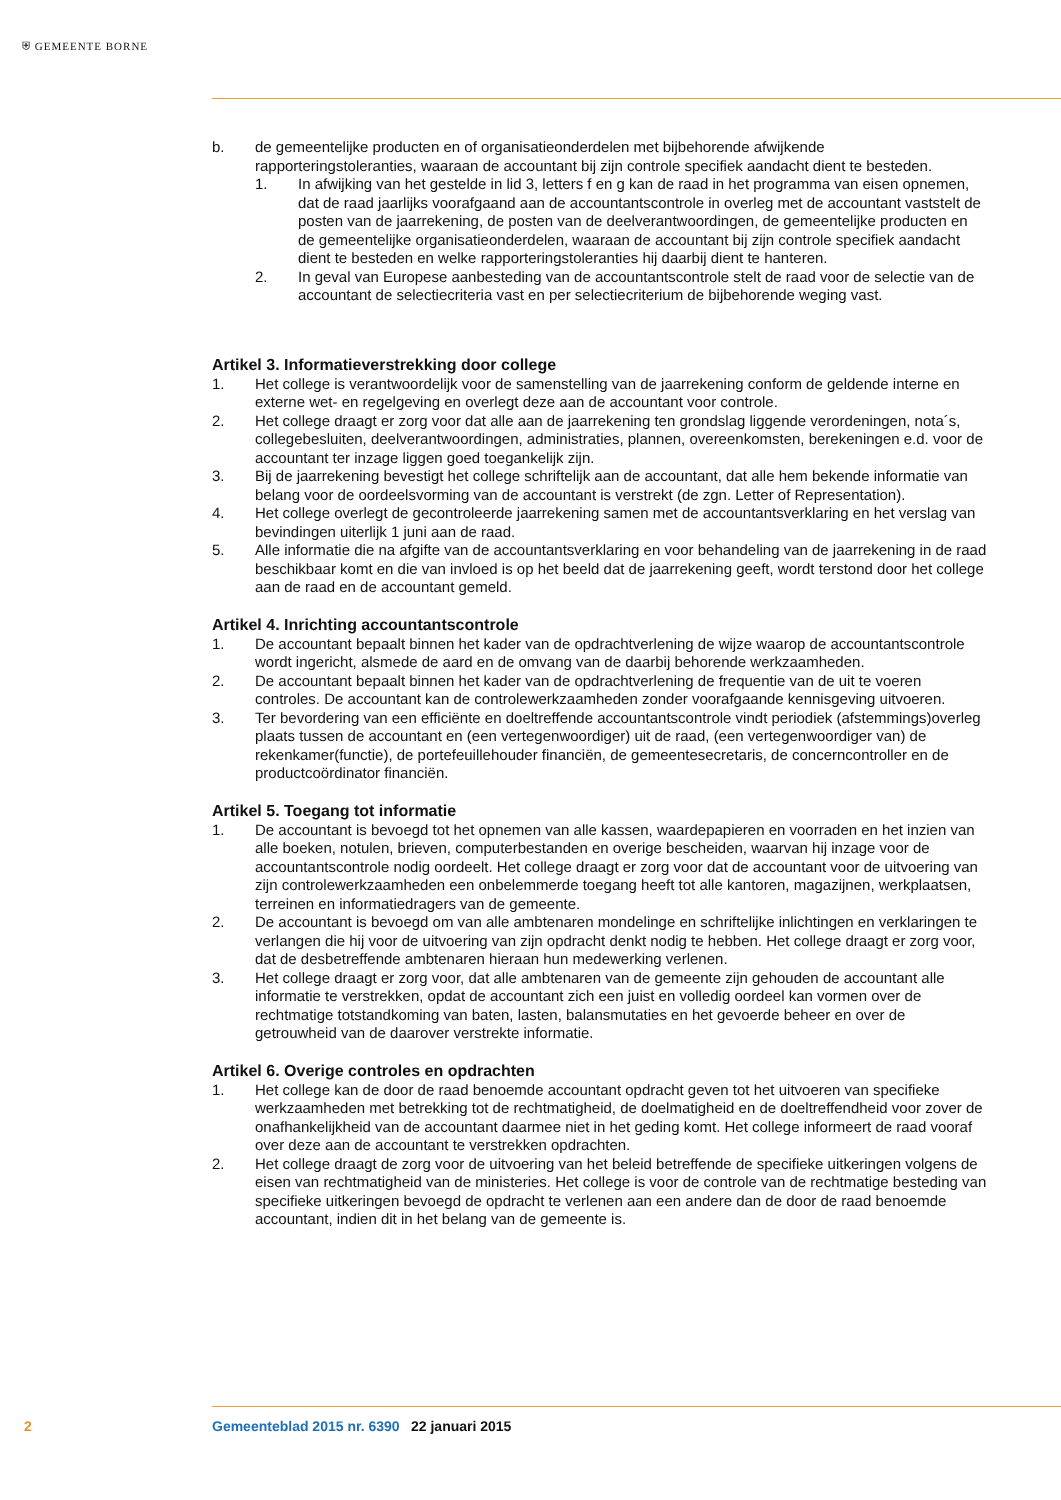⛨ GEMEENTE BORNE
b. de gemeentelijke producten en of organisatieonderdelen met bijbehorende afwijkende rapporteringstoleranties, waaraan de accountant bij zijn controle specifiek aandacht dient te besteden.
1. In afwijking van het gestelde in lid 3, letters f en g kan de raad in het programma van eisen opnemen, dat de raad jaarlijks voorafgaand aan de accountantscontrole in overleg met de accountant vaststelt de posten van de jaarrekening, de posten van de deelverantwoordingen, de gemeentelijke producten en de gemeentelijke organisatieonderdelen, waaraan de accountant bij zijn controle specifiek aandacht dient te besteden en welke rapporteringstoleranties hij daarbij dient te hanteren.
2. In geval van Europese aanbesteding van de accountantscontrole stelt de raad voor de selectie van de accountant de selectiecriteria vast en per selectiecriterium de bijbehorende weging vast.
Artikel 3. Informatieverstrekking door college
1. Het college is verantwoordelijk voor de samenstelling van de jaarrekening conform de geldende interne en externe wet- en regelgeving en overlegt deze aan de accountant voor controle.
2. Het college draagt er zorg voor dat alle aan de jaarrekening ten grondslag liggende verordeningen, nota´s, collegebesluiten, deelverantwoordingen, administraties, plannen, overeenkomsten, berekeningen e.d. voor de accountant ter inzage liggen goed toegankelijk zijn.
3. Bij de jaarrekening bevestigt het college schriftelijk aan de accountant, dat alle hem bekende informatie van belang voor de oordeelsvorming van de accountant is verstrekt (de zgn. Letter of Representation).
4. Het college overlegt de gecontroleerde jaarrekening samen met de accountantsverklaring en het verslag van bevindingen uiterlijk 1 juni aan de raad.
5. Alle informatie die na afgifte van de accountantsverklaring en voor behandeling van de jaarrekening in de raad beschikbaar komt en die van invloed is op het beeld dat de jaarrekening geeft, wordt terstond door het college aan de raad en de accountant gemeld.
Artikel 4. Inrichting accountantscontrole
1. De accountant bepaalt binnen het kader van de opdrachtverlening de wijze waarop de accountantscontrole wordt ingericht, alsmede de aard en de omvang van de daarbij behorende werkzaamheden.
2. De accountant bepaalt binnen het kader van de opdrachtverlening de frequentie van de uit te voeren controles. De accountant kan de controlewerkzaamheden zonder voorafgaande kennisgeving uitvoeren.
3. Ter bevordering van een efficiënte en doeltreffende accountantscontrole vindt periodiek (afstemmings)overleg plaats tussen de accountant en (een vertegenwoordiger) uit de raad, (een vertegenwoordiger van) de rekenkamer(functie), de portefeuillehouder financiën, de gemeentesecretaris, de concerncontroller en de productcoördinator financiën.
Artikel 5. Toegang tot informatie
1. De accountant is bevoegd tot het opnemen van alle kassen, waardepapieren en voorraden en het inzien van alle boeken, notulen, brieven, computerbestanden en overige bescheiden, waarvan hij inzage voor de accountantscontrole nodig oordeelt. Het college draagt er zorg voor dat de accountant voor de uitvoering van zijn controlewerkzaamheden een onbelemmerde toegang heeft tot alle kantoren, magazijnen, werkplaatsen, terreinen en informatiedragers van de gemeente.
2. De accountant is bevoegd om van alle ambtenaren mondelinge en schriftelijke inlichtingen en verklaringen te verlangen die hij voor de uitvoering van zijn opdracht denkt nodig te hebben. Het college draagt er zorg voor, dat de desbetreffende ambtenaren hieraan hun medewerking verlenen.
3. Het college draagt er zorg voor, dat alle ambtenaren van de gemeente zijn gehouden de accountant alle informatie te verstrekken, opdat de accountant zich een juist en volledig oordeel kan vormen over de rechtmatige totstandkoming van baten, lasten, balansmutaties en het gevoerde beheer en over de getrouwheid van de daarover verstrekte informatie.
Artikel 6. Overige controles en opdrachten
1. Het college kan de door de raad benoemde accountant opdracht geven tot het uitvoeren van specifieke werkzaamheden met betrekking tot de rechtmatigheid, de doelmatigheid en de doeltreffendheid voor zover de onafhankelijkheid van de accountant daarmee niet in het geding komt. Het college informeert de raad vooraf over deze aan de accountant te verstrekken opdrachten.
2. Het college draagt de zorg voor de uitvoering van het beleid betreffende de specifieke uitkeringen volgens de eisen van rechtmatigheid van de ministeries. Het college is voor de controle van de rechtmatige besteding van specifieke uitkeringen bevoegd de opdracht te verlenen aan een andere dan de door de raad benoemde accountant, indien dit in het belang van de gemeente is.
2 Gemeenteblad 2015 nr. 6390 22 januari 2015